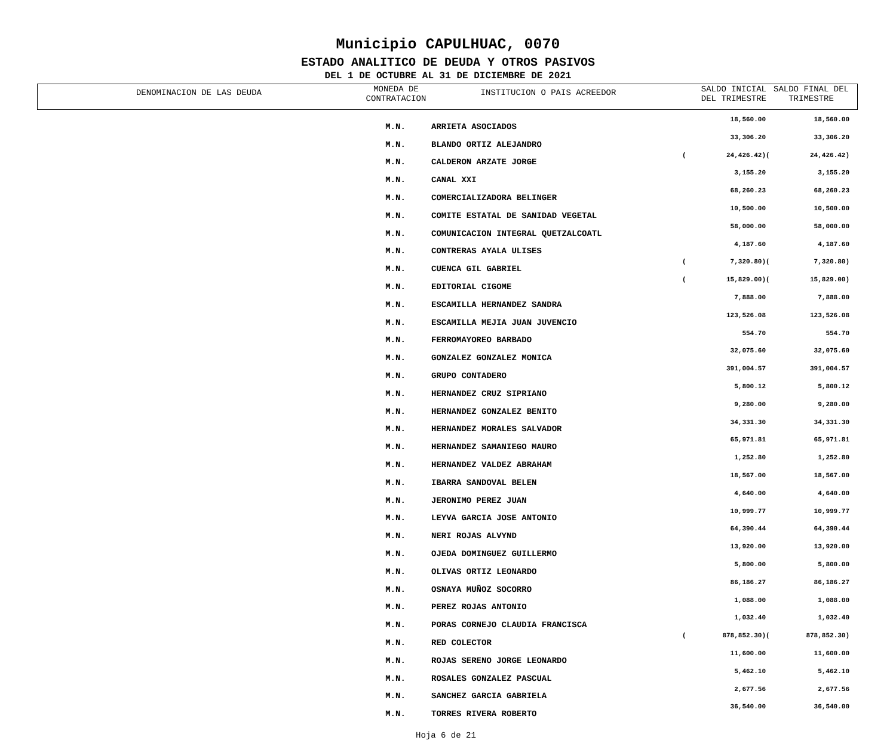Municipio CAPULHUAC, 0070
ESTADO ANALITICO DE DEUDA Y OTROS PASIVOS
DEL 1 DE OCTUBRE AL 31 DE DICIEMBRE DE 2021
DENOMINACION DE LAS DEUDA
MONEDA DE
CONTRATACION
INSTITUCION O PAIS ACREEDOR
SALDO INICIAL
DEL TRIMESTRE
SALDO FINAL DEL
TRIMESTRE
| | M.N. | ARRIETA ASOCIADOS | | 18,560.00 | | 18,560.00 |
| | M.N. | BLANDO ORTIZ ALEJANDRO | | 33,306.20 | | 33,306.20 |
| | M.N. | CALDERON ARZATE JORGE | ( | 24,426.42) | ( | 24,426.42) |
| | M.N. | CANAL XXI | | 3,155.20 | | 3,155.20 |
| | M.N. | COMERCIALIZADORA BELINGER | | 68,260.23 | | 68,260.23 |
| | M.N. | COMITE ESTATAL DE SANIDAD VEGETAL | | 10,500.00 | | 10,500.00 |
| | M.N. | COMUNICACION INTEGRAL QUETZALCOATL | | 58,000.00 | | 58,000.00 |
| | M.N. | CONTRERAS AYALA ULISES | | 4,187.60 | | 4,187.60 |
| | M.N. | CUENCA GIL GABRIEL | ( | 7,320.80) | ( | 7,320.80) |
| | M.N. | EDITORIAL CIGOME | ( | 15,829.00) | ( | 15,829.00) |
| | M.N. | ESCAMILLA HERNANDEZ SANDRA | | 7,888.00 | | 7,888.00 |
| | M.N. | ESCAMILLA MEJIA JUAN JUVENCIO | | 123,526.08 | | 123,526.08 |
| | M.N. | FERROMAYOREO BARBADO | | 554.70 | | 554.70 |
| | M.N. | GONZALEZ GONZALEZ MONICA | | 32,075.60 | | 32,075.60 |
| | M.N. | GRUPO CONTADERO | | 391,004.57 | | 391,004.57 |
| | M.N. | HERNANDEZ CRUZ SIPRIANO | | 5,800.12 | | 5,800.12 |
| | M.N. | HERNANDEZ GONZALEZ BENITO | | 9,280.00 | | 9,280.00 |
| | M.N. | HERNANDEZ MORALES SALVADOR | | 34,331.30 | | 34,331.30 |
| | M.N. | HERNANDEZ SAMANIEGO MAURO | | 65,971.81 | | 65,971.81 |
| | M.N. | HERNANDEZ VALDEZ ABRAHAM | | 1,252.80 | | 1,252.80 |
| | M.N. | IBARRA SANDOVAL BELEN | | 18,567.00 | | 18,567.00 |
| | M.N. | JERONIMO PEREZ JUAN | | 4,640.00 | | 4,640.00 |
| | M.N. | LEYVA GARCIA JOSE ANTONIO | | 10,999.77 | | 10,999.77 |
| | M.N. | NERI ROJAS ALVYND | | 64,390.44 | | 64,390.44 |
| | M.N. | OJEDA DOMINGUEZ GUILLERMO | | 13,920.00 | | 13,920.00 |
| | M.N. | OLIVAS ORTIZ LEONARDO | | 5,800.00 | | 5,800.00 |
| | M.N. | OSNAYA MUÑOZ SOCORRO | | 86,186.27 | | 86,186.27 |
| | M.N. | PEREZ ROJAS ANTONIO | | 1,088.00 | | 1,088.00 |
| | M.N. | PORAS CORNEJO CLAUDIA FRANCISCA | | 1,032.40 | | 1,032.40 |
| | M.N. | RED COLECTOR | ( | 878,852.30) | ( | 878,852.30) |
| | M.N. | ROJAS SERENO JORGE LEONARDO | | 11,600.00 | | 11,600.00 |
| | M.N. | ROSALES GONZALEZ PASCUAL | | 5,462.10 | | 5,462.10 |
| | M.N. | SANCHEZ GARCIA GABRIELA | | 2,677.56 | | 2,677.56 |
| | M.N. | TORRES RIVERA ROBERTO | | 36,540.00 | | 36,540.00 |
Hoja 6 de 21